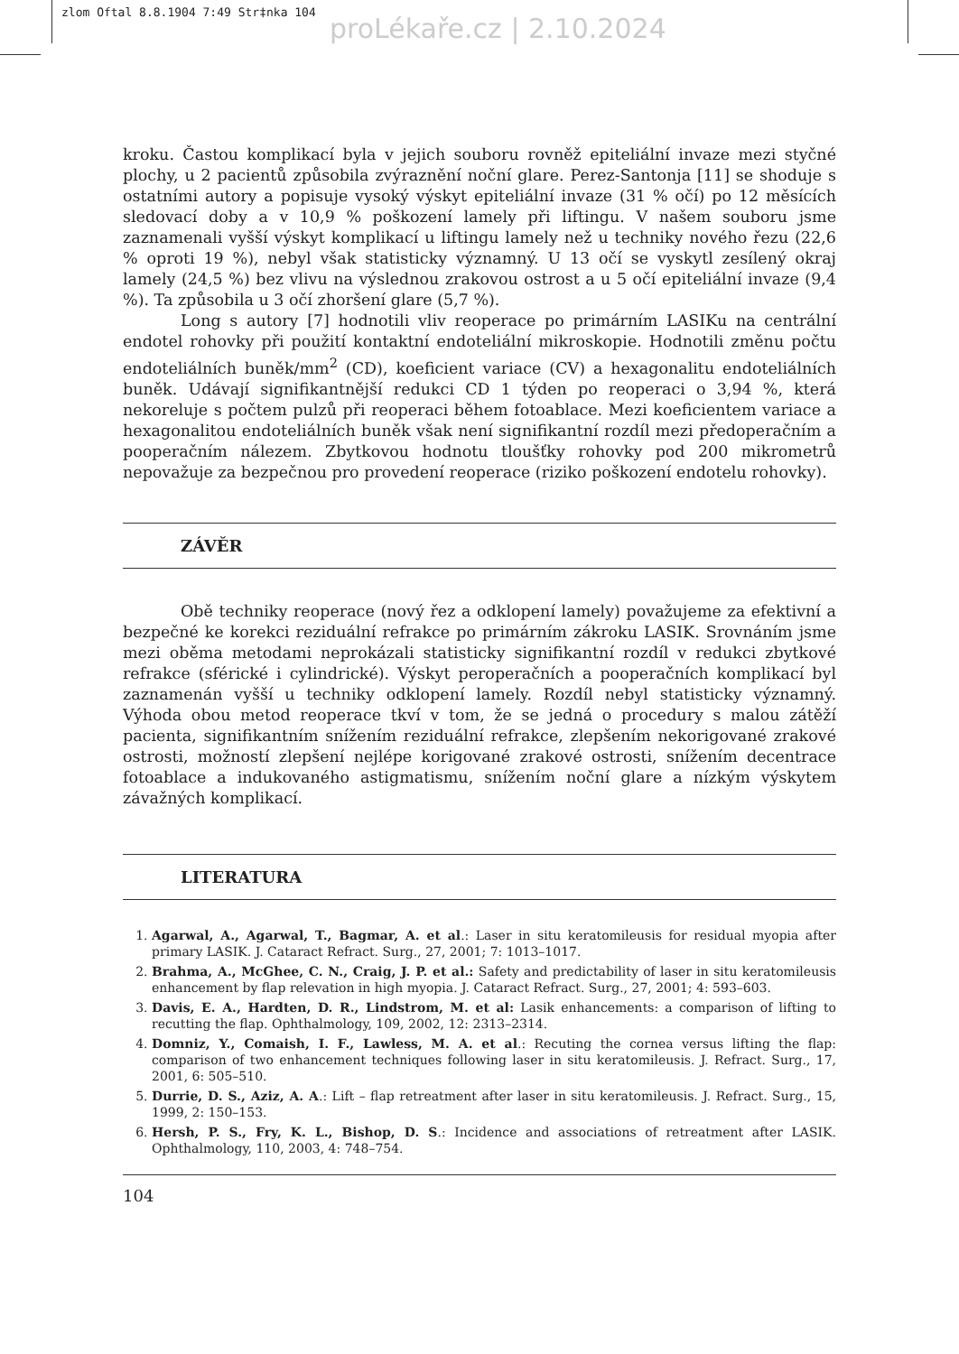zlom Oftal 8.8.1904 7:49 Str‡nka 104
proLékaře.cz | 2.10.2024
kroku. Častou komplikací byla v jejich souboru rovněž epiteliální invaze mezi styčné plochy, u 2 pacientů způsobila zvýraznění noční glare. Perez-Santonja [11] se shoduje s ostatními autory a popisuje vysoký výskyt epiteliální invaze (31 % očí) po 12 měsících sledovací doby a v 10,9 % poškození lamely při liftingu. V našem souboru jsme zaznamenali vyšší výskyt komplikací u liftingu lamely než u techniky nového řezu (22,6 % oproti 19 %), nebyl však statisticky významný. U 13 očí se vyskytl zesílený okraj lamely (24,5 %) bez vlivu na výslednou zrakovou ostrost a u 5 očí epiteliální invaze (9,4 %). Ta způsobila u 3 očí zhoršení glare (5,7 %).
Long s autory [7] hodnotili vliv reoperace po primárním LASIKu na centrální endotel rohovky při použití kontaktní endoteliální mikroskopie. Hodnotili změnu počtu endoteliálních buněk/mm<sup>2</sup> (CD), koeficient variace (CV) a hexagonalitu endoteliálních buněk. Udávají signifikantnější redukci CD 1 týden po reoperaci o 3,94 %, která nekoreluje s počtem pulzů při reoperaci během fotoablace. Mezi koeficientem variace a hexagonalitou endoteliálních buněk však není signifikantní rozdíl mezi předoperačním a pooperačním nálezem. Zbytkovou hodnotu tloušťky rohovky pod 200 mikrometrů nepovažuje za bezpečnou pro provedení reoperace (riziko poškození endotelu rohovky).
ZÁVĚR
Obě techniky reoperace (nový řez a odklopení lamely) považujeme za efektivní a bezpečné ke korekci reziduální refrakce po primárním zákroku LASIK. Srovnáním jsme mezi oběma metodami neprokázali statisticky signifikantní rozdíl v redukci zbytkové refrakce (sférické i cylindrické). Výskyt peroperačních a pooperačních komplikací byl zaznamenán vyšší u techniky odklopení lamely. Rozdíl nebyl statisticky významný. Výhoda obou metod reoperace tkví v tom, že se jedná o procedury s malou zátěží pacienta, signifikantním snížením reziduální refrakce, zlepšením nekorigované zrakové ostrosti, možností zlepšení nejlépe korigované zrakové ostrosti, snížením decentrace fotoablace a indukovaného astigmatismu, snížením noční glare a nízkým výskytem závažných komplikací.
LITERATURA
1. Agarwal, A., Agarwal, T., Bagmar, A. et al.: Laser in situ keratomileusis for residual myopia after primary LASIK. J. Cataract Refract. Surg., 27, 2001; 7: 1013–1017.
2. Brahma, A., McGhee, C. N., Craig, J. P. et al.: Safety and predictability of laser in situ keratomileusis enhancement by flap relevation in high myopia. J. Cataract Refract. Surg., 27, 2001; 4: 593–603.
3. Davis, E. A., Hardten, D. R., Lindstrom, M. et al: Lasik enhancements: a comparison of lifting to recutting the flap. Ophthalmology, 109, 2002, 12: 2313–2314.
4. Domniz, Y., Comaish, I. F., Lawless, M. A. et al.: Recuting the cornea versus lifting the flap: comparison of two enhancement techniques following laser in situ keratomileusis. J. Refract. Surg., 17, 2001, 6: 505–510.
5. Durrie, D. S., Aziz, A. A.: Lift – flap retreatment after laser in situ keratomileusis. J. Refract. Surg., 15, 1999, 2: 150–153.
6. Hersh, P. S., Fry, K. L., Bishop, D. S.: Incidence and associations of retreatment after LASIK. Ophthalmology, 110, 2003, 4: 748–754.
104